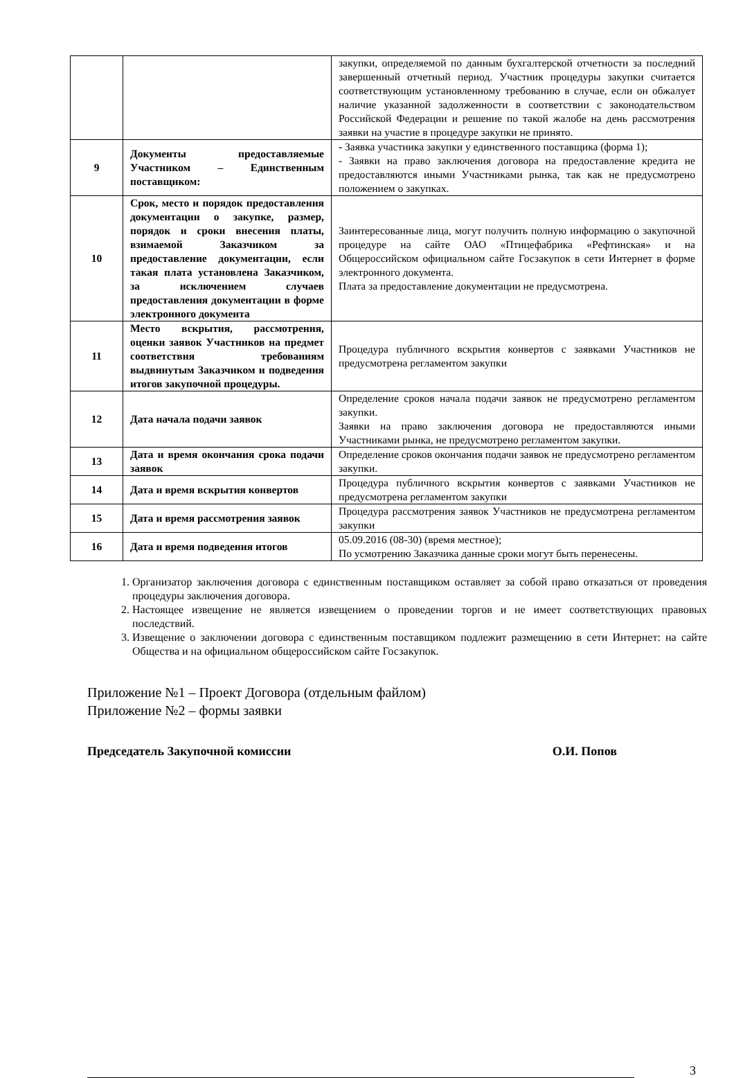| | | закупки, определяемой по данным бухгалтерской отчетности за последний завершенный отчетный период. Участник процедуры закупки считается соответствующим установленному требованию в случае, если он обжалует наличие указанной задолженности в соответствии с законодательством Российской Федерации и решение по такой жалобе на день рассмотрения заявки на участие в процедуре закупки не принято. |
| 9 | Документы предоставляемые Участником – Единственным поставщиком: | - Заявка участника закупки у единственного поставщика (форма 1); - Заявки на право заключения договора на предоставление кредита не предоставляются иными Участниками рынка, так как не предусмотрено положением о закупках. |
| 10 | Срок, место и порядок предоставления документации о закупке, размер, порядок и сроки внесения платы, взимаемой Заказчиком за предоставление документации, если такая плата установлена Заказчиком, за исключением случаев предоставления документации в форме электронного документа | Заинтересованные лица, могут получить полную информацию о закупочной процедуре на сайте ОАО «Птицефабрика «Рефтинская» и на Общероссийском официальном сайте Госзакупок в сети Интернет в форме электронного документа. Плата за предоставление документации не предусмотрена. |
| 11 | Место вскрытия, рассмотрения, оценки заявок Участников на предмет соответствия требованиям выдвинутым Заказчиком и подведения итогов закупочной процедуры. | Процедура публичного вскрытия конвертов с заявками Участников не предусмотрена регламентом закупки |
| 12 | Дата начала подачи заявок | Определение сроков начала подачи заявок не предусмотрено регламентом закупки. Заявки на право заключения договора не предоставляются иными Участниками рынка, не предусмотрено регламентом закупки. |
| 13 | Дата и время окончания срока подачи заявок | Определение сроков окончания подачи заявок не предусмотрено регламентом закупки. |
| 14 | Дата и время вскрытия конвертов | Процедура публичного вскрытия конвертов с заявками Участников не предусмотрена регламентом закупки |
| 15 | Дата и время рассмотрения заявок | Процедура рассмотрения заявок Участников не предусмотрена регламентом закупки |
| 16 | Дата и время подведения итогов | 05.09.2016 (08-30) (время местное); По усмотрению Заказчика данные сроки могут быть перенесены. |
1. Организатор заключения договора с единственным поставщиком оставляет за собой право отказаться от проведения процедуры заключения договора.
2. Настоящее извещение не является извещением о проведении торгов и не имеет соответствующих правовых последствий.
3. Извещение о заключении договора с единственным поставщиком подлежит размещению в сети Интернет: на сайте Общества и на официальном общероссийском сайте Госзакупок.
Приложение №1 – Проект Договора (отдельным файлом)
Приложение №2 – формы заявки
Председатель Закупочной комиссии О.И. Попов
3